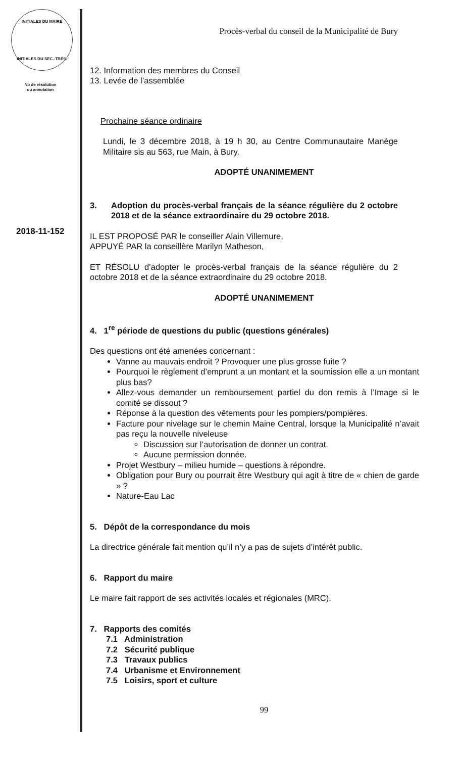INITIALES DU MAIRE
INITIALES DU SEC.-TRÉS.
No de résolution
ou annotation
2018-11-152
Procès-verbal du conseil de la Municipalité de Bury
12. Information des membres du Conseil
13. Levée de l’assemblée
Prochaine séance ordinaire
Lundi, le 3 décembre 2018, à 19 h 30, au Centre Communautaire Manège Militaire sis au 563, rue Main, à Bury.
ADOPTÉ UNANIMEMENT
3. Adoption du procès-verbal français de la séance régulière du 2 octobre 2018 et de la séance extraordinaire du 29 octobre 2018.
IL EST PROPOSÉ PAR le conseiller Alain Villemure,
APPUYÉ PAR la conseillère Marilyn Matheson,
ET RÉSOLU d’adopter le procès-verbal français de la séance régulière du 2 octobre 2018 et de la séance extraordinaire du 29 octobre 2018.
ADOPTÉ UNANIMEMENT
4. 1<sup>re</sup> période de questions du public (questions générales)
Des questions ont été amenées concernant :
Vanne au mauvais endroit ? Provoquer une plus grosse fuite ?
Pourquoi le règlement d’emprunt a un montant et la soumission elle a un montant plus bas?
Allez-vous demander un remboursement partiel du don remis à l’Image si le comité se dissout ?
Réponse à la question des vêtements pour les pompiers/pompières.
Facture pour nivelage sur le chemin Maine Central, lorsque la Municipalité n’avait pas reçu la nouvelle niveleuse
Discussion sur l’autorisation de donner un contrat.
Aucune permission donnée.
Projet Westbury – milieu humide – questions à répondre.
Obligation pour Bury ou pourrait être Westbury qui agit à titre de « chien de garde » ?
Nature-Eau Lac
5. Dépôt de la correspondance du mois
La directrice générale fait mention qu’il n’y a pas de sujets d’intérêt public.
6. Rapport du maire
Le maire fait rapport de ses activités locales et régionales (MRC).
7. Rapports des comités
7.1 Administration
7.2 Sécurité publique
7.3 Travaux publics
7.4 Urbanisme et Environnement
7.5 Loisirs, sport et culture
99